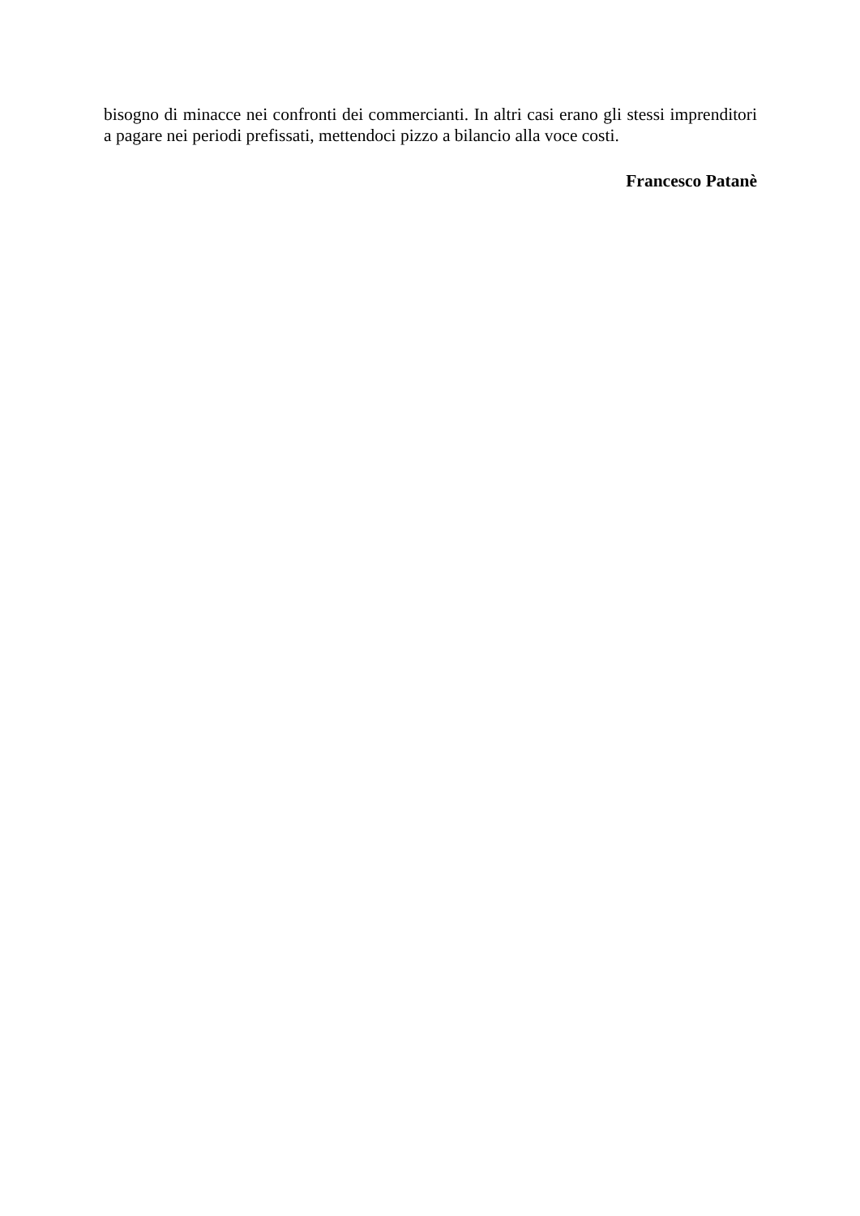bisogno di minacce nei confronti dei commercianti. In altri casi erano gli stessi imprenditori a pagare nei periodi prefissati, mettendoci pizzo a bilancio alla voce costi.
Francesco Patanè